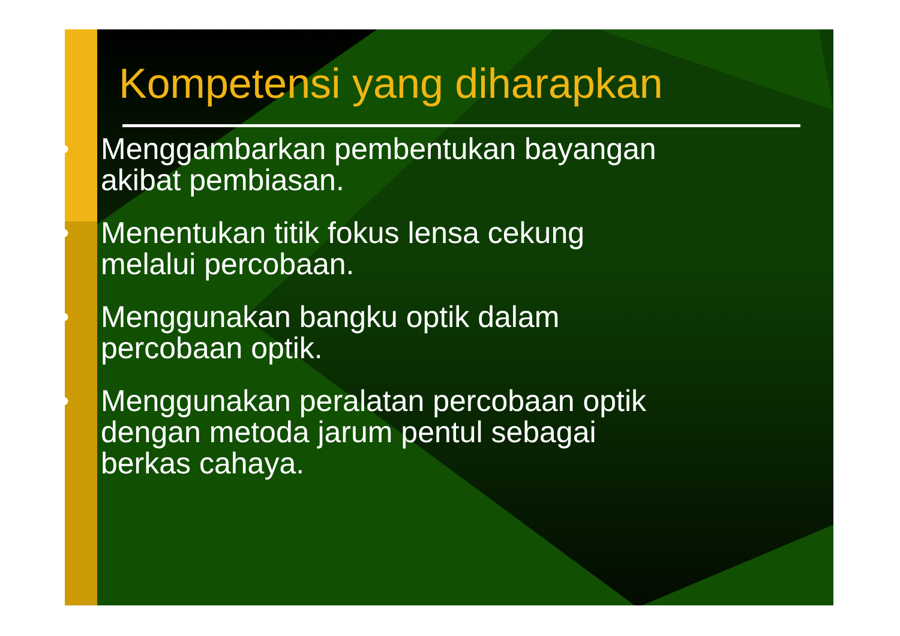Kompetensi yang diharapkan
• Menggambarkan pembentukan bayangan
akibat pembiasan.
• Menentukan titik fokus lensa cekung
melalui percobaan.
• Menggunakan bangku optik dalam
percobaan optik.
• Menggunakan peralatan percobaan optik
dengan metoda jarum pentul sebagai
berkas cahaya.